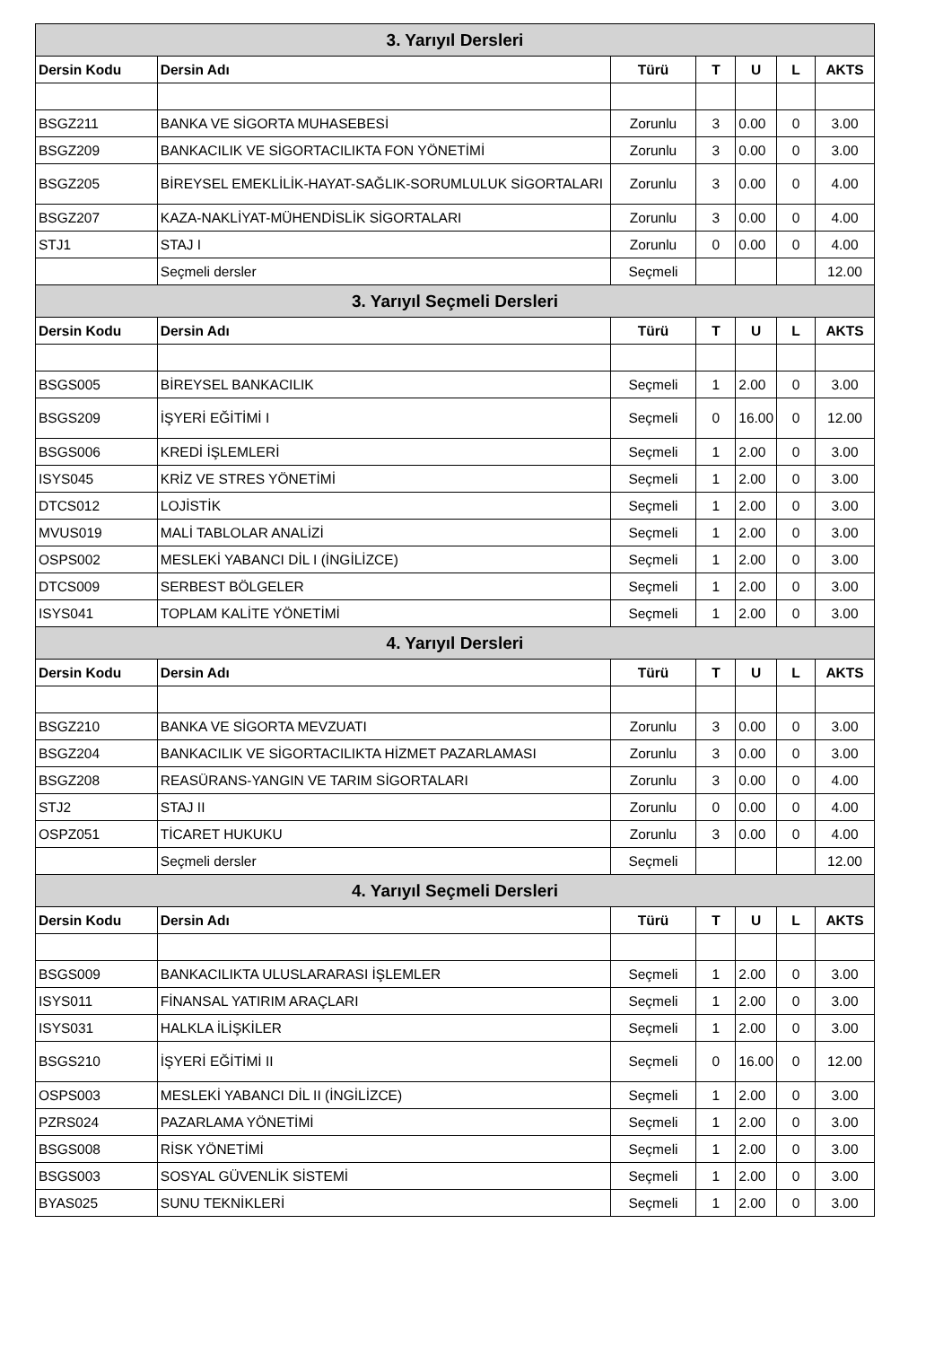| 3. Yarıyıl Dersleri | | | | | | |
| Dersin Kodu | Dersin Adı | Türü | T | U | L | AKTS |
| BSGZ211 | BANKA VE SİGORTA MUHASEBESİ | Zorunlu | 3 | 0.00 | 0 | 3.00 |
| BSGZ209 | BANKACILIK VE SİGORTACILIKTA FON YÖNETİMİ | Zorunlu | 3 | 0.00 | 0 | 3.00 |
| BSGZ205 | BİREYSEL EMEKLİLİK-HAYAT-SAĞLIK-SORUMLULUK SİGORTALARI | Zorunlu | 3 | 0.00 | 0 | 4.00 |
| BSGZ207 | KAZA-NAKLİYAT-MÜHENDİSLİK SİGORTALARI | Zorunlu | 3 | 0.00 | 0 | 4.00 |
| STJ1 | STAJ I | Zorunlu | 0 | 0.00 | 0 | 4.00 |
| | Seçmeli dersler | Seçmeli | | | | 12.00 |
| 3. Yarıyıl Seçmeli Dersleri | | | | | | |
| Dersin Kodu | Dersin Adı | Türü | T | U | L | AKTS |
| BSGS005 | BİREYSEL BANKACILIK | Seçmeli | 1 | 2.00 | 0 | 3.00 |
| BSGS209 | İŞYERİ EĞİTİMİ I | Seçmeli | 0 | 16.00 | 0 | 12.00 |
| BSGS006 | KREDİ İŞLEMLERİ | Seçmeli | 1 | 2.00 | 0 | 3.00 |
| ISYS045 | KRİZ VE STRES YÖNETİMİ | Seçmeli | 1 | 2.00 | 0 | 3.00 |
| DTCS012 | LOJİSTİK | Seçmeli | 1 | 2.00 | 0 | 3.00 |
| MVUS019 | MALİ TABLOLAR ANALİZİ | Seçmeli | 1 | 2.00 | 0 | 3.00 |
| OSPS002 | MESLEKİ YABANCI DİL I (İNGİLİZCE) | Seçmeli | 1 | 2.00 | 0 | 3.00 |
| DTCS009 | SERBEST BÖLGELER | Seçmeli | 1 | 2.00 | 0 | 3.00 |
| ISYS041 | TOPLAM KALİTE YÖNETİMİ | Seçmeli | 1 | 2.00 | 0 | 3.00 |
| 4. Yarıyıl Dersleri | | | | | | |
| Dersin Kodu | Dersin Adı | Türü | T | U | L | AKTS |
| BSGZ210 | BANKA VE SİGORTA MEVZUATI | Zorunlu | 3 | 0.00 | 0 | 3.00 |
| BSGZ204 | BANKACILIK VE SİGORTACILIKTA HİZMET PAZARLAMASI | Zorunlu | 3 | 0.00 | 0 | 3.00 |
| BSGZ208 | REASÜRANS-YANGIN VE TARIM SİGORTALARI | Zorunlu | 3 | 0.00 | 0 | 4.00 |
| STJ2 | STAJ II | Zorunlu | 0 | 0.00 | 0 | 4.00 |
| OSPZ051 | TİCARET HUKUKU | Zorunlu | 3 | 0.00 | 0 | 4.00 |
| | Seçmeli dersler | Seçmeli | | | | 12.00 |
| 4. Yarıyıl Seçmeli Dersleri | | | | | | |
| Dersin Kodu | Dersin Adı | Türü | T | U | L | AKTS |
| BSGS009 | BANKACILIKTA ULUSLARARASI İŞLEMLER | Seçmeli | 1 | 2.00 | 0 | 3.00 |
| ISYS011 | FİNANSAL YATIRIM ARAÇLARI | Seçmeli | 1 | 2.00 | 0 | 3.00 |
| ISYS031 | HALKLA İLİŞKİLER | Seçmeli | 1 | 2.00 | 0 | 3.00 |
| BSGS210 | İŞYERİ EĞİTİMİ II | Seçmeli | 0 | 16.00 | 0 | 12.00 |
| OSPS003 | MESLEKİ YABANCI DİL II (İNGİLİZCE) | Seçmeli | 1 | 2.00 | 0 | 3.00 |
| PZRS024 | PAZARLAMA YÖNETİMİ | Seçmeli | 1 | 2.00 | 0 | 3.00 |
| BSGS008 | RİSK YÖNETİMİ | Seçmeli | 1 | 2.00 | 0 | 3.00 |
| BSGS003 | SOSYAL GÜVENLİK SİSTEMİ | Seçmeli | 1 | 2.00 | 0 | 3.00 |
| BYAS025 | SUNU TEKNİKLERİ | Seçmeli | 1 | 2.00 | 0 | 3.00 |